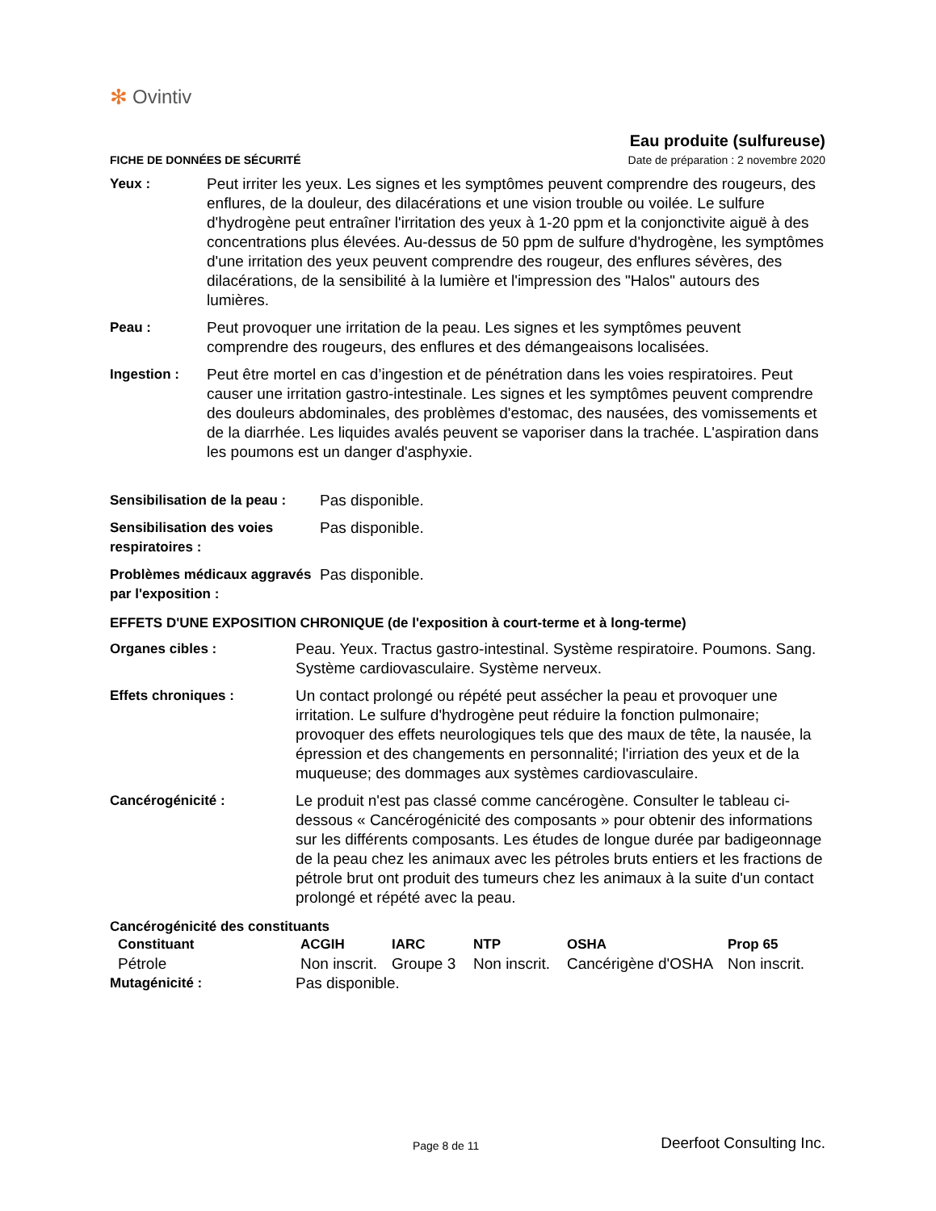✻ Ovintiv
Eau produite (sulfureuse)
FICHE DE DONNÉES DE SÉCURITÉ Date de préparation : 2 novembre 2020
Yeux : Peut irriter les yeux. Les signes et les symptômes peuvent comprendre des rougeurs, des enflures, de la douleur, des dilacérations et une vision trouble ou voilée. Le sulfure d'hydrogène peut entraîner l'irritation des yeux à 1-20 ppm et la conjonctivite aiguë à des concentrations plus élevées. Au-dessus de 50 ppm de sulfure d'hydrogène, les symptômes d'une irritation des yeux peuvent comprendre des rougeur, des enflures sévères, des dilacérations, de la sensibilité à la lumière et l'impression des "Halos" autours des lumières.
Peau : Peut provoquer une irritation de la peau. Les signes et les symptômes peuvent comprendre des rougeurs, des enflures et des démangeaisons localisées.
Ingestion : Peut être mortel en cas d’ingestion et de pénétration dans les voies respiratoires. Peut causer une irritation gastro-intestinale. Les signes et les symptômes peuvent comprendre des douleurs abdominales, des problèmes d'estomac, des nausées, des vomissements et de la diarrhée. Les liquides avalés peuvent se vaporiser dans la trachée. L'aspiration dans les poumons est un danger d'asphyxie.
Sensibilisation de la peau :
Pas disponible.
Sensibilisation des voies respiratoires :
Pas disponible.
Problèmes médicaux aggravés par l'exposition :
Pas disponible.
EFFETS D'UNE EXPOSITION CHRONIQUE (de l'exposition à court-terme et à long-terme)
Organes cibles : Peau. Yeux. Tractus gastro-intestinal. Système respiratoire. Poumons. Sang. Système cardiovasculaire. Système nerveux.
Effets chroniques : Un contact prolongé ou répété peut assécher la peau et provoquer une irritation. Le sulfure d'hydrogène peut réduire la fonction pulmonaire; provoquer des effets neurologiques tels que des maux de tête, la nausée, la épression et des changements en personnalité; l'irriation des yeux et de la muqueuse; des dommages aux systèmes cardiovasculaire.
Cancérogénicité : Le produit n'est pas classé comme cancérogène. Consulter le tableau ci-dessous « Cancérogénicité des composants » pour obtenir des informations sur les différents composants. Les études de longue durée par badigeonnage de la peau chez les animaux avec les pétroles bruts entiers et les fractions de pétrole brut ont produit des tumeurs chez les animaux à la suite d'un contact prolongé et répété avec la peau.
Cancérogénicité des constituants
| Constituant | ACGIH | IARC | NTP | OSHA | Prop 65 |
| --- | --- | --- | --- | --- | --- |
| Pétrole | Non inscrit. | Groupe 3 | Non inscrit. | Cancérigène d'OSHA | Non inscrit. |
Mutagénicité : Pas disponible.
Page 8 de 11 Deerfoot Consulting Inc.